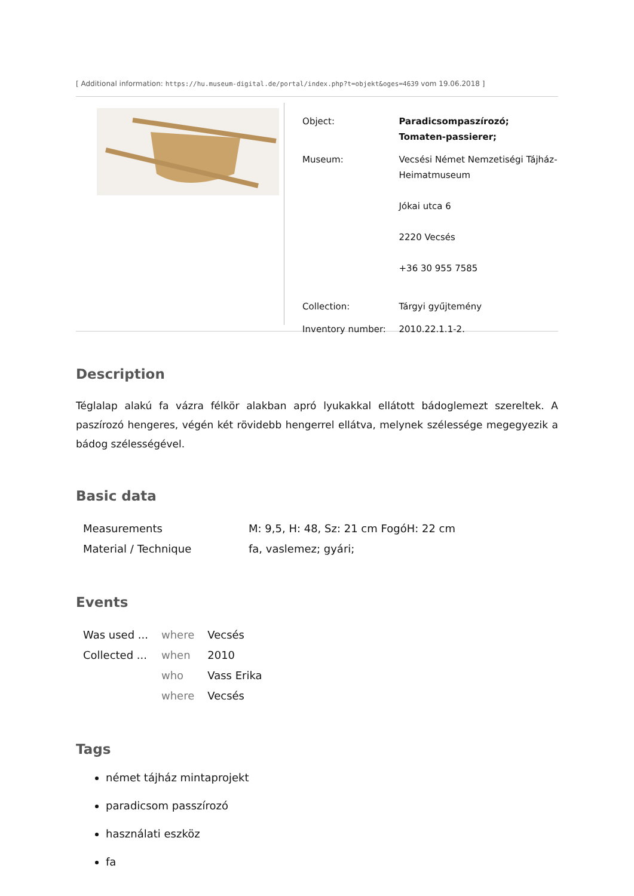[ Additional information: https://hu.museum-digital.de/portal/index.php?t=objekt&oges=4639 vom 19.06.2018 ]
| Object: | Paradicsompaszírozó; Tomaten-passierer; |
| Museum: | Vecsési Német Nemzetiségi Tájház-Heimatmuseum Jókai utca 6 2220 Vecsés +36 30 955 7585 |
| Collection: | Tárgyi gyűjtemény |
| Inventory number: | 2010.22.1.1-2. |
Description
Téglalap alakú fa vázra félkör alakban apró lyukakkal ellátott bádoglemezt szereltek. A paszírozó hengeres, végén két rövidebb hengerrel ellátva, melynek szélessége megegyezik a bádog szélességével.
Basic data
| Measurements | M: 9,5, H: 48, Sz: 21 cm FogóH: 22 cm |
| Material / Technique | fa, vaslemez; gyári; |
Events
| Was used ... | where | Vecsés |
| Collected ... | when | 2010 |
| | who | Vass Erika |
| | where | Vecsés |
Tags
német tájház mintaprojekt
paradicsom passzírozó
használati eszköz
fa